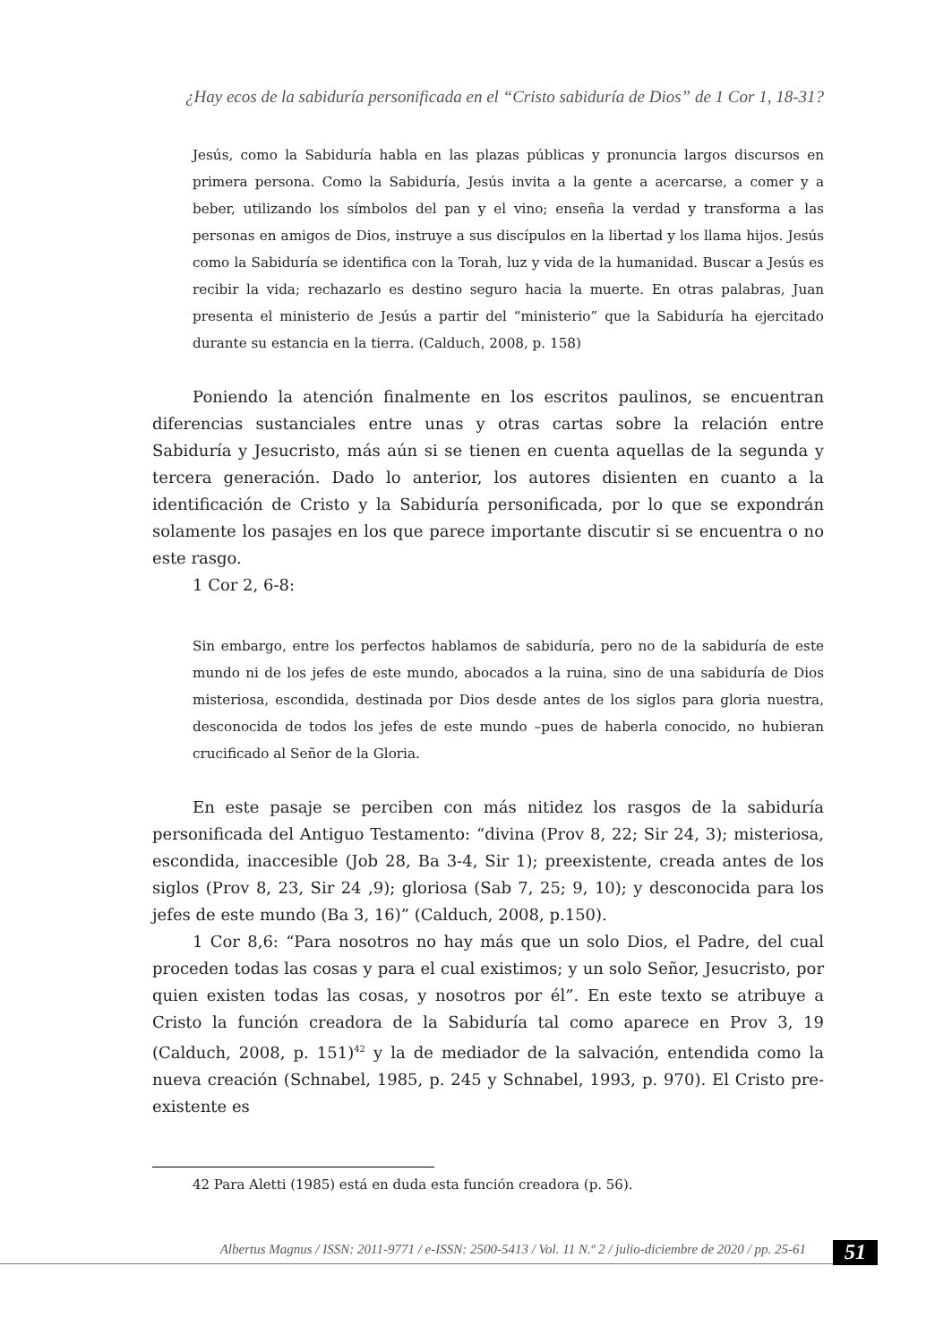¿Hay ecos de la sabiduría personificada en el “Cristo sabiduría de Dios” de 1 Cor 1, 18-31?
Jesús, como la Sabiduría habla en las plazas públicas y pronuncia largos discursos en primera persona. Como la Sabiduría, Jesús invita a la gente a acercarse, a comer y a beber, utilizando los símbolos del pan y el vino; enseña la verdad y transforma a las personas en amigos de Dios, instruye a sus discípulos en la libertad y los llama hijos. Jesús como la Sabiduría se identifica con la Torah, luz y vida de la humanidad. Buscar a Jesús es recibir la vida; rechazarlo es destino seguro hacia la muerte. En otras palabras, Juan presenta el ministerio de Jesús a partir del “ministerio” que la Sabiduría ha ejercitado durante su estancia en la tierra. (Calduch, 2008, p. 158)
Poniendo la atención finalmente en los escritos paulinos, se encuentran diferencias sustanciales entre unas y otras cartas sobre la relación entre Sabiduría y Jesucristo, más aún si se tienen en cuenta aquellas de la segunda y tercera generación. Dado lo anterior, los autores disienten en cuanto a la identificación de Cristo y la Sabiduría personificada, por lo que se expondrán solamente los pasajes en los que parece importante discutir si se encuentra o no este rasgo.
1 Cor 2, 6-8:
Sin embargo, entre los perfectos hablamos de sabiduría, pero no de la sabiduría de este mundo ni de los jefes de este mundo, abocados a la ruina, sino de una sabiduría de Dios misteriosa, escondida, destinada por Dios desde antes de los siglos para gloria nuestra, desconocida de todos los jefes de este mundo –pues de haberla conocido, no hubieran crucificado al Señor de la Gloria.
En este pasaje se perciben con más nitidez los rasgos de la sabiduría personificada del Antiguo Testamento: “divina (Prov 8, 22; Sir 24, 3); misteriosa, escondida, inaccesible (Job 28, Ba 3-4, Sir 1); preexistente, creada antes de los siglos (Prov 8, 23, Sir 24 ,9); gloriosa (Sab 7, 25; 9, 10); y desconocida para los jefes de este mundo (Ba 3, 16)” (Calduch, 2008, p.150).
1 Cor 8,6: “Para nosotros no hay más que un solo Dios, el Padre, del cual proceden todas las cosas y para el cual existimos; y un solo Señor, Jesucristo, por quien existen todas las cosas, y nosotros por él”. En este texto se atribuye a Cristo la función creadora de la Sabiduría tal como aparece en Prov 3, 19 (Calduch, 2008, p. 151)<sup>42</sup> y la de mediador de la salvación, entendida como la nueva creación (Schnabel, 1985, p. 245 y Schnabel, 1993, p. 970). El Cristo pre-existente es
42 Para Aletti (1985) está en duda esta función creadora (p. 56).
Albertus Magnus / ISSN: 2011-9771 / e-ISSN: 2500-5413 / Vol. 11 N.º 2 / julio-diciembre de 2020 / pp. 25-61
51